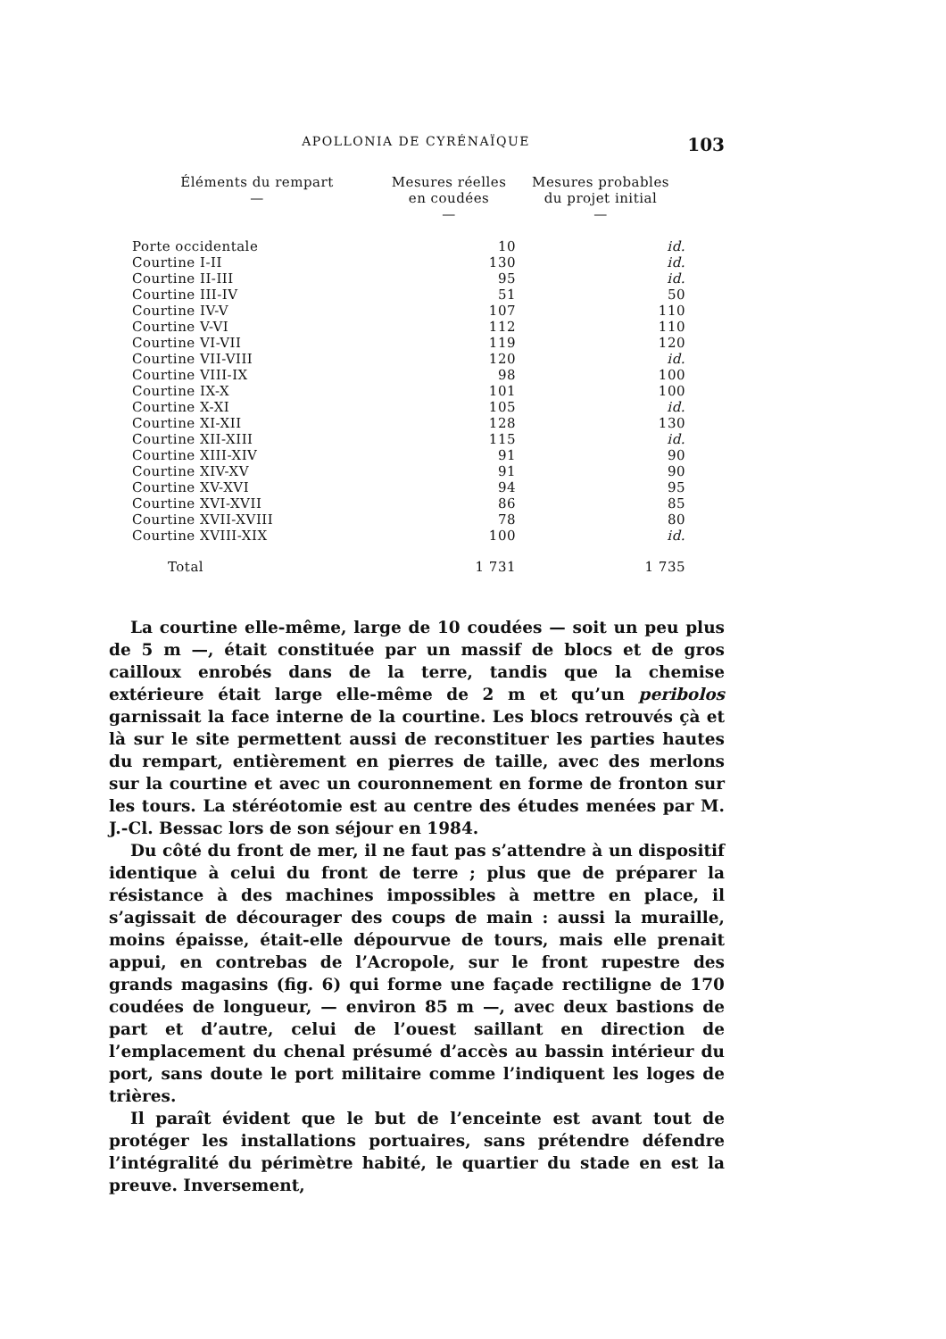APOLLONIA DE CYRÉNAÏQUE 103
| Éléments du rempart — | Mesures réelles en coudées — | Mesures probables du projet initial — |
| --- | --- | --- |
| Porte occidentale | 10 | id. |
| Courtine I-II | 130 | id. |
| Courtine II-III | 95 | id. |
| Courtine III-IV | 51 | 50 |
| Courtine IV-V | 107 | 110 |
| Courtine V-VI | 112 | 110 |
| Courtine VI-VII | 119 | 120 |
| Courtine VII-VIII | 120 | id. |
| Courtine VIII-IX | 98 | 100 |
| Courtine IX-X | 101 | 100 |
| Courtine X-XI | 105 | id. |
| Courtine XI-XII | 128 | 130 |
| Courtine XII-XIII | 115 | id. |
| Courtine XIII-XIV | 91 | 90 |
| Courtine XIV-XV | 91 | 90 |
| Courtine XV-XVI | 94 | 95 |
| Courtine XVI-XVII | 86 | 85 |
| Courtine XVII-XVIII | 78 | 80 |
| Courtine XVIII-XIX | 100 | id. |
| Total | 1 731 | 1 735 |
La courtine elle-même, large de 10 coudées — soit un peu plus de 5 m —, était constituée par un massif de blocs et de gros cailloux enrobés dans de la terre, tandis que la chemise extérieure était large elle-même de 2 m et qu’un peribolos garnissait la face interne de la courtine. Les blocs retrouvés çà et là sur le site permettent aussi de reconstituer les parties hautes du rempart, entièrement en pierres de taille, avec des merlons sur la courtine et avec un couronnement en forme de fronton sur les tours. La stéréotomie est au centre des études menées par M. J.-Cl. Bessac lors de son séjour en 1984.
Du côté du front de mer, il ne faut pas s’attendre à un dispositif identique à celui du front de terre ; plus que de préparer la résistance à des machines impossibles à mettre en place, il s’agissait de décourager des coups de main : aussi la muraille, moins épaisse, était-elle dépourvue de tours, mais elle prenait appui, en contrebas de l’Acropole, sur le front rupestre des grands magasins (fig. 6) qui forme une façade rectiligne de 170 coudées de longueur, — environ 85 m —, avec deux bastions de part et d’autre, celui de l’ouest saillant en direction de l’emplacement du chenal présumé d’accès au bassin intérieur du port, sans doute le port militaire comme l’indiquent les loges de trières.
Il paraît évident que le but de l’enceinte est avant tout de protéger les installations portuaires, sans prétendre défendre l’intégralité du périmètre habité, le quartier du stade en est la preuve. Inversement,